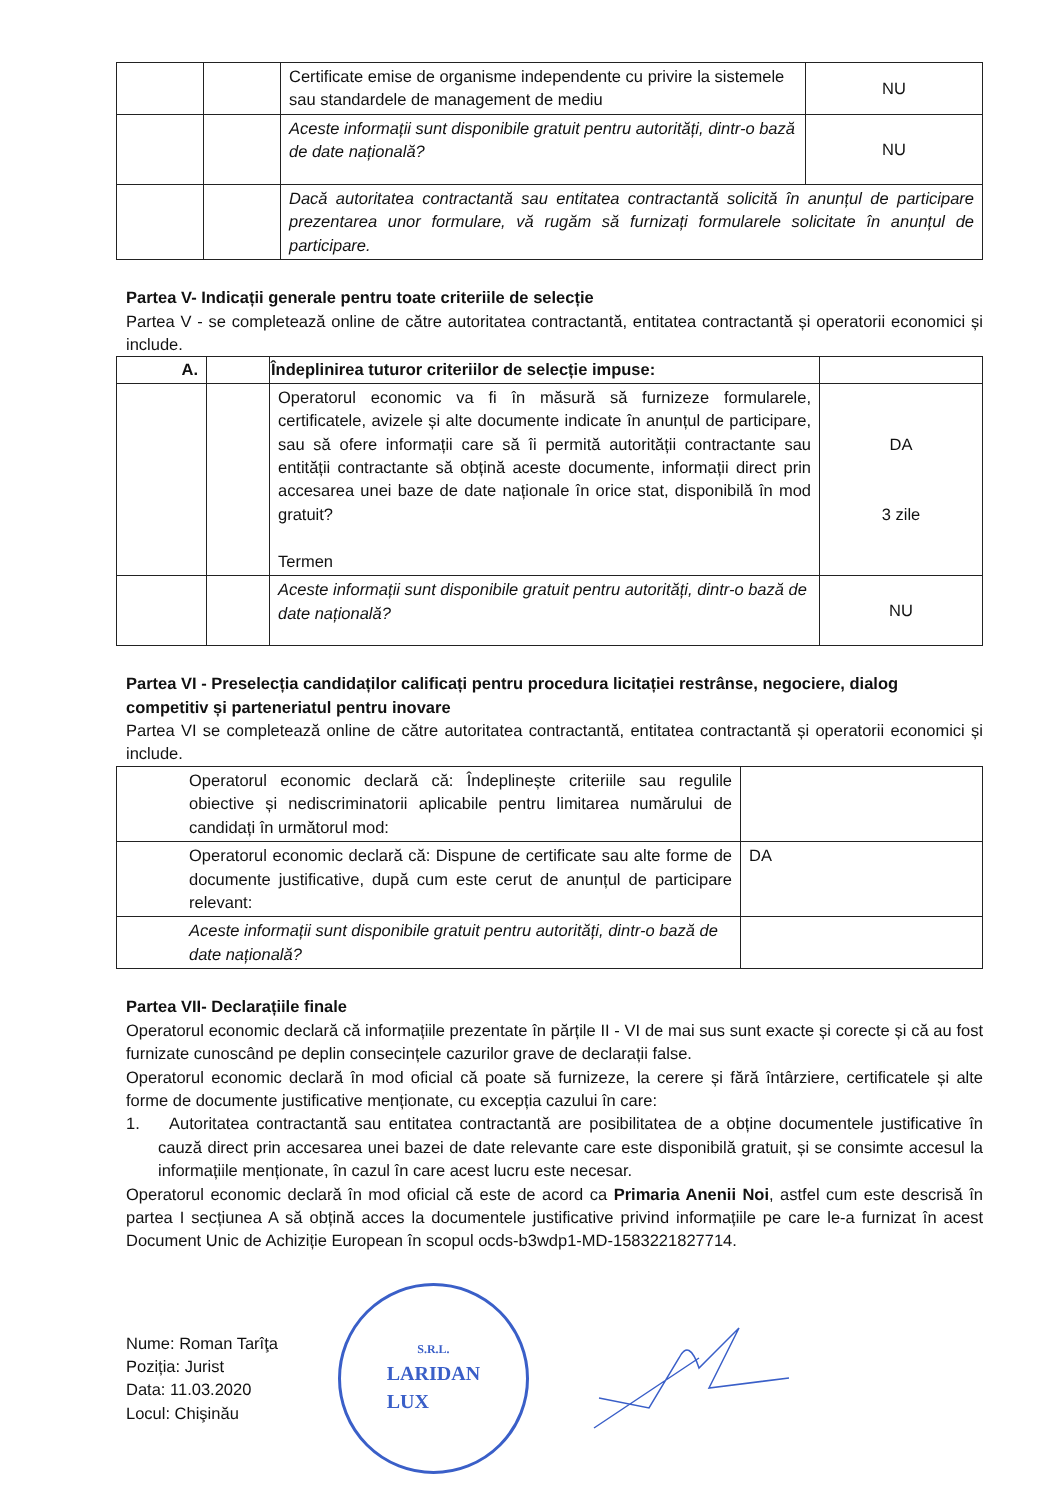| | | Certificate emise de organisme independente cu privire la sistemele sau standardele de management de mediu | NU |
| | | Aceste informații sunt disponibile gratuit pentru autorități, dintr-o bază de date națională? | NU |
| | | Dacă autoritatea contractantă sau entitatea contractantă solicită în anunțul de participare prezentarea unor formulare, vă rugăm să furnizați formularele solicitate în anunțul de participare. | |
Partea V- Indicații generale pentru toate criteriile de selecție
Partea V - se completează online de către autoritatea contractantă, entitatea contractantă și operatorii economici și include.
| A. | | Îndeplinirea tuturor criteriilor de selecție impuse: | |
| --- | --- | --- | --- |
| | | Operatorul economic va fi în măsură să furnizeze formularele, certificatele, avizele și alte documente indicate în anunțul de participare, sau să ofere informații care să îi permită autorității contractante sau entității contractante să obțină aceste documente, informații direct prin accesarea unei baze de date naționale în orice stat, disponibilă în mod gratuit? Termen | DA 3 zile |
| | | Aceste informații sunt disponibile gratuit pentru autorități, dintr-o bază de date națională? | NU |
Partea VI - Preselecția candidaților calificați pentru procedura licitației restrânse, negociere, dialog competitiv și parteneriatul pentru inovare
Partea VI se completează online de către autoritatea contractantă, entitatea contractantă și operatorii economici și include.
| Operatorul economic declară că: Îndeplinește criteriile sau regulile obiective și nediscriminatorii aplicabile pentru limitarea numărului de candidați în următorul mod: | |
| Operatorul economic declară că: Dispune de certificate sau alte forme de documente justificative, după cum este cerut de anunțul de participare relevant: | DA |
| Aceste informații sunt disponibile gratuit pentru autorități, dintr-o bază de date națională? | |
Partea VII- Declarațiile finale
Operatorul economic declară că informațiile prezentate în părțile II - VI de mai sus sunt exacte și corecte și că au fost furnizate cunoscând pe deplin consecințele cazurilor grave de declarații false.
Operatorul economic declară în mod oficial că poate să furnizeze, la cerere și fără întârziere, certificatele și alte forme de documente justificative menționate, cu excepția cazului în care:
1. Autoritatea contractantă sau entitatea contractantă are posibilitatea de a obține documentele justificative în cauză direct prin accesarea unei bazei de date relevante care este disponibilă gratuit, și se consimte accesul la informațiile menționate, în cazul în care acest lucru este necesar.
Operatorul economic declară în mod oficial că este de acord ca Primaria Anenii Noi, astfel cum este descrisă în partea I secțiunea A să obțină acces la documentele justificative privind informațiile pe care le-a furnizat în acest Document Unic de Achiziție European în scopul ocds-b3wdp1-MD-1583221827714.
Nume: Roman Tarîţa
Poziția: Jurist
Data: 11.03.2020
Locul: Chişinău
S.R.L.
LARIDAN
LUX